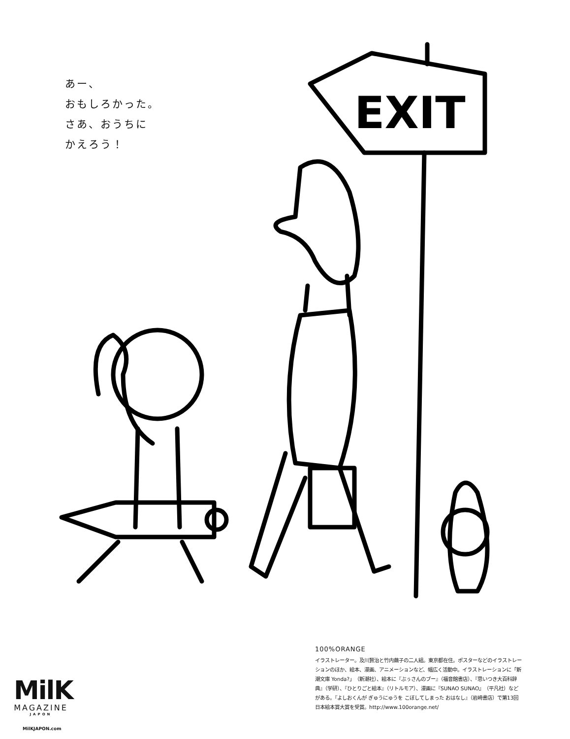あー、
おもしろかった。
さあ、おうちに
かえろう！
EXIT
100%ORANGE
イラストレーター。及川賢治と竹内繭子の二人組。東京都在住。ポスターなどのイラストレーションのほか、絵本、漫画、アニメーションなど、幅広く活動中。イラストレーションに「新潮文庫 Yonda?」（新潮社）、絵本に『ぶぅさんのブー』（福音館書店）、『思いつき大百科辞典』（学研）、『ひとりごと絵本』（リトルモア）、漫画に『SUNAO SUNAO』（平凡社）などがある。『よしおくんが ぎゅうにゅうを こぼしてしまった おはなし』（岩崎書店）で第13回日本絵本賞大賞を受賞。http://www.100orange.net/
MilK
MAGAZINE
JAPON
MilKJAPON.com